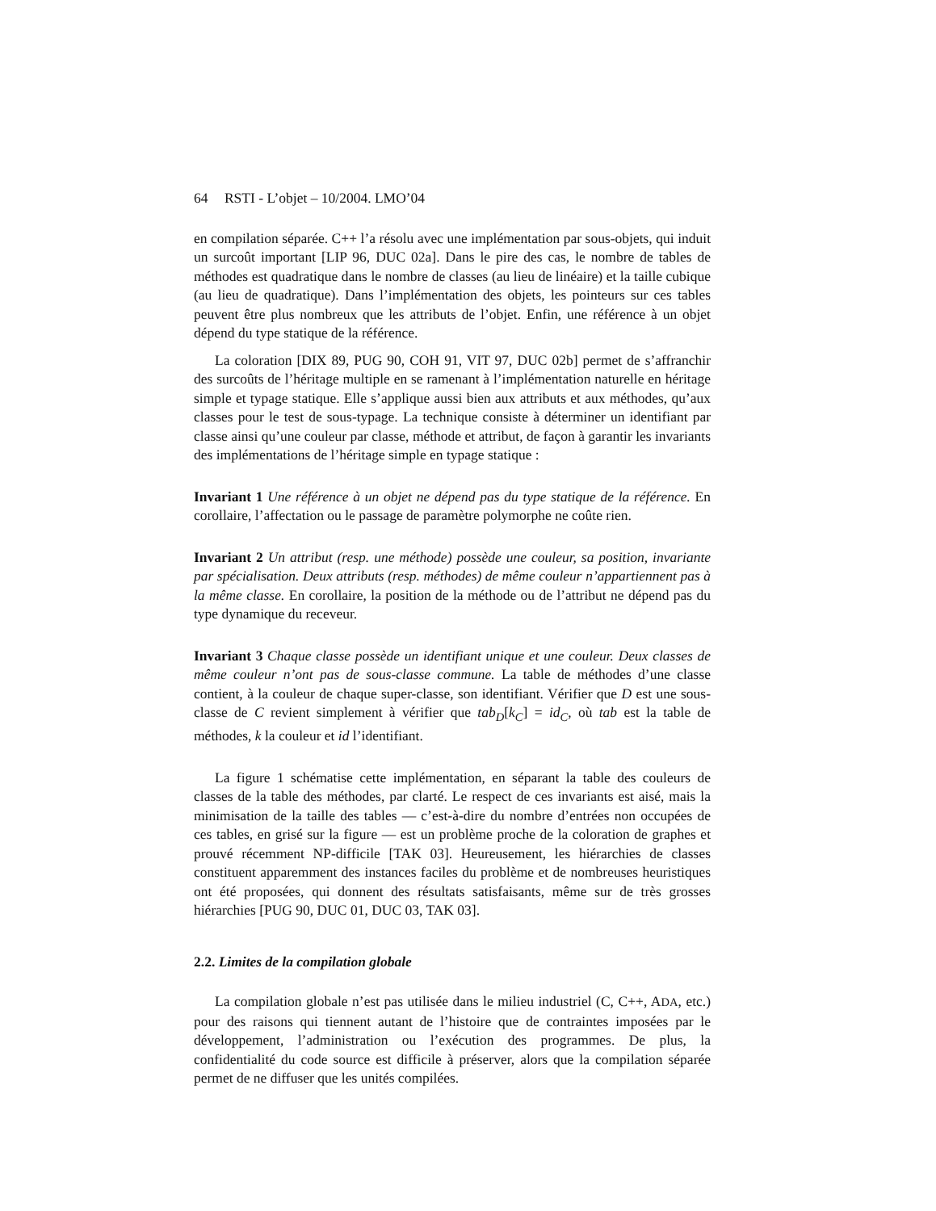64 RSTI - L’objet – 10/2004. LMO’04
en compilation séparée. C++ l’a résolu avec une implémentation par sous-objets, qui induit un surcoût important [LIP 96, DUC 02a]. Dans le pire des cas, le nombre de tables de méthodes est quadratique dans le nombre de classes (au lieu de linéaire) et la taille cubique (au lieu de quadratique). Dans l’implémentation des objets, les pointeurs sur ces tables peuvent être plus nombreux que les attributs de l’objet. Enfin, une référence à un objet dépend du type statique de la référence.
La coloration [DIX 89, PUG 90, COH 91, VIT 97, DUC 02b] permet de s’affranchir des surcoûts de l’héritage multiple en se ramenant à l’implémentation naturelle en héritage simple et typage statique. Elle s’applique aussi bien aux attributs et aux méthodes, qu’aux classes pour le test de sous-typage. La technique consiste à déterminer un identifiant par classe ainsi qu’une couleur par classe, méthode et attribut, de façon à garantir les invariants des implémentations de l’héritage simple en typage statique :
Invariant 1 Une référence à un objet ne dépend pas du type statique de la référence. En corollaire, l’affectation ou le passage de paramètre polymorphe ne coûte rien.
Invariant 2 Un attribut (resp. une méthode) possède une couleur, sa position, invariante par spécialisation. Deux attributs (resp. méthodes) de même couleur n’appartiennent pas à la même classe. En corollaire, la position de la méthode ou de l’attribut ne dépend pas du type dynamique du receveur.
Invariant 3 Chaque classe possède un identifiant unique et une couleur. Deux classes de même couleur n’ont pas de sous-classe commune. La table de méthodes d’une classe contient, à la couleur de chaque super-classe, son identifiant. Vérifier que D est une sous-classe de C revient simplement à vérifier que tab<sub>D</sub>[k<sub>C</sub>] = id<sub>C</sub>, où tab est la table de méthodes, k la couleur et id l’identifiant.
La figure 1 schématise cette implémentation, en séparant la table des couleurs de classes de la table des méthodes, par clarté. Le respect de ces invariants est aisé, mais la minimisation de la taille des tables — c’est-à-dire du nombre d’entrées non occupées de ces tables, en grisé sur la figure — est un problème proche de la coloration de graphes et prouvé récemment NP-difficile [TAK 03]. Heureusement, les hiérarchies de classes constituent apparemment des instances faciles du problème et de nombreuses heuristiques ont été proposées, qui donnent des résultats satisfaisants, même sur de très grosses hiérarchies [PUG 90, DUC 01, DUC 03, TAK 03].
2.2. Limites de la compilation globale
La compilation globale n’est pas utilisée dans le milieu industriel (C, C++, ADA, etc.) pour des raisons qui tiennent autant de l’histoire que de contraintes imposées par le développement, l’administration ou l’exécution des programmes. De plus, la confidentialité du code source est difficile à préserver, alors que la compilation séparée permet de ne diffuser que les unités compilées.